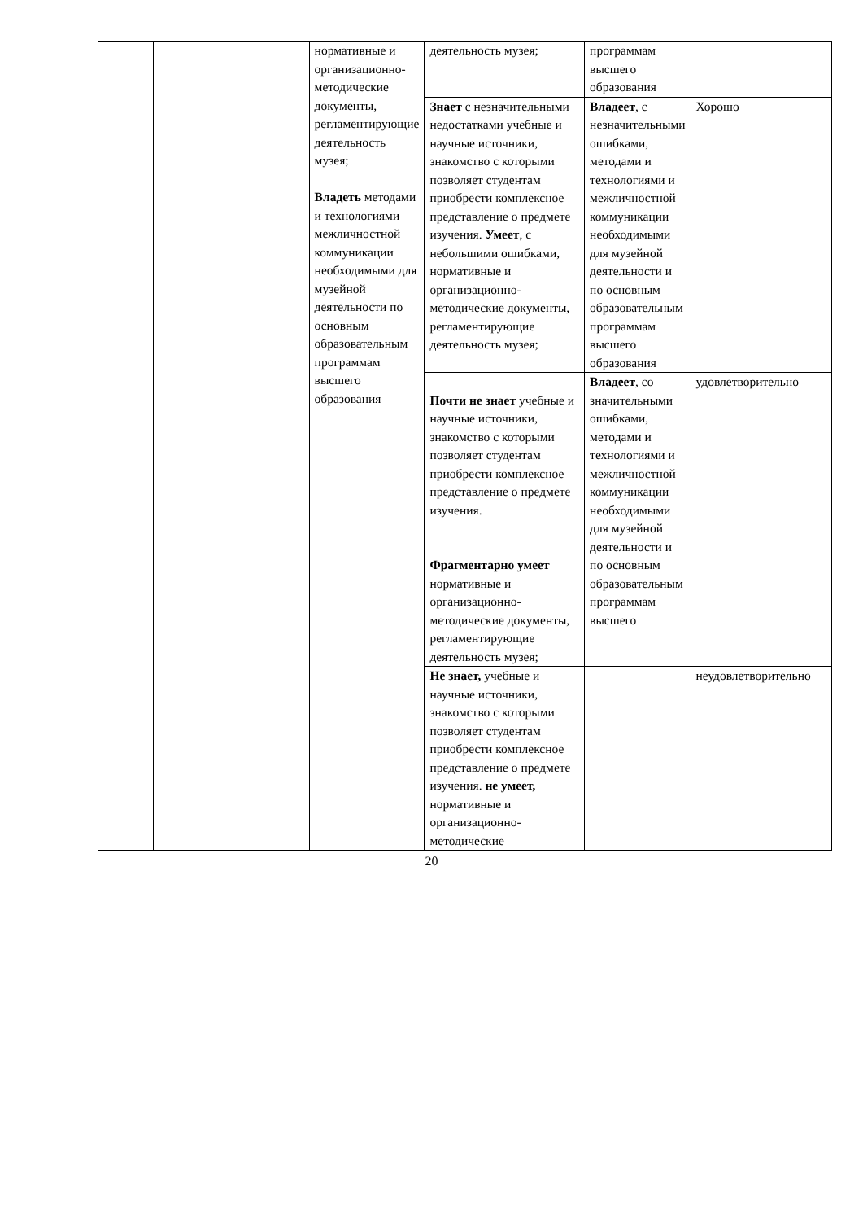| | | нормативные и организационно-методические документы, регламентирующие деятельность музея; Владеть методами и технологиями межличностной коммуникации необходимыми для музейной деятельности по основным образовательным программам высшего образования | деятельность музея; | программам высшего образования | |
| | | | Знает с незначительными недостатками учебные и научные источники, знакомство с которыми позволяет студентам приобрести комплексное представление о предмете изучения. Умеет , с небольшими ошибками, нормативные и организационно-методические документы, регламентирующие деятельность музея; | Владеет , с незначительными ошибками, методами и технологиями и межличностной коммуникации необходимыми для музейной деятельности и по основным образовательным программам высшего образования | Хорошо |
| | | | Почти не знает учебные и научные источники, знакомство с которыми позволяет студентам приобрести комплексное представление о предмете изучения. Фрагментарно умеет нормативные и организационно-методические документы, регламентирующие деятельность музея; | Владеет , со значительными ошибками, методами и технологиями и межличностной коммуникации необходимыми для музейной деятельности и по основным образовательным программам высшего | удовлетворительно |
| | | | Не знает, учебные и научные источники, знакомство с которыми позволяет студентам приобрести комплексное представление о предмете изучения. не умеет, нормативные и организационно-методические | | неудовлетворительно |
20